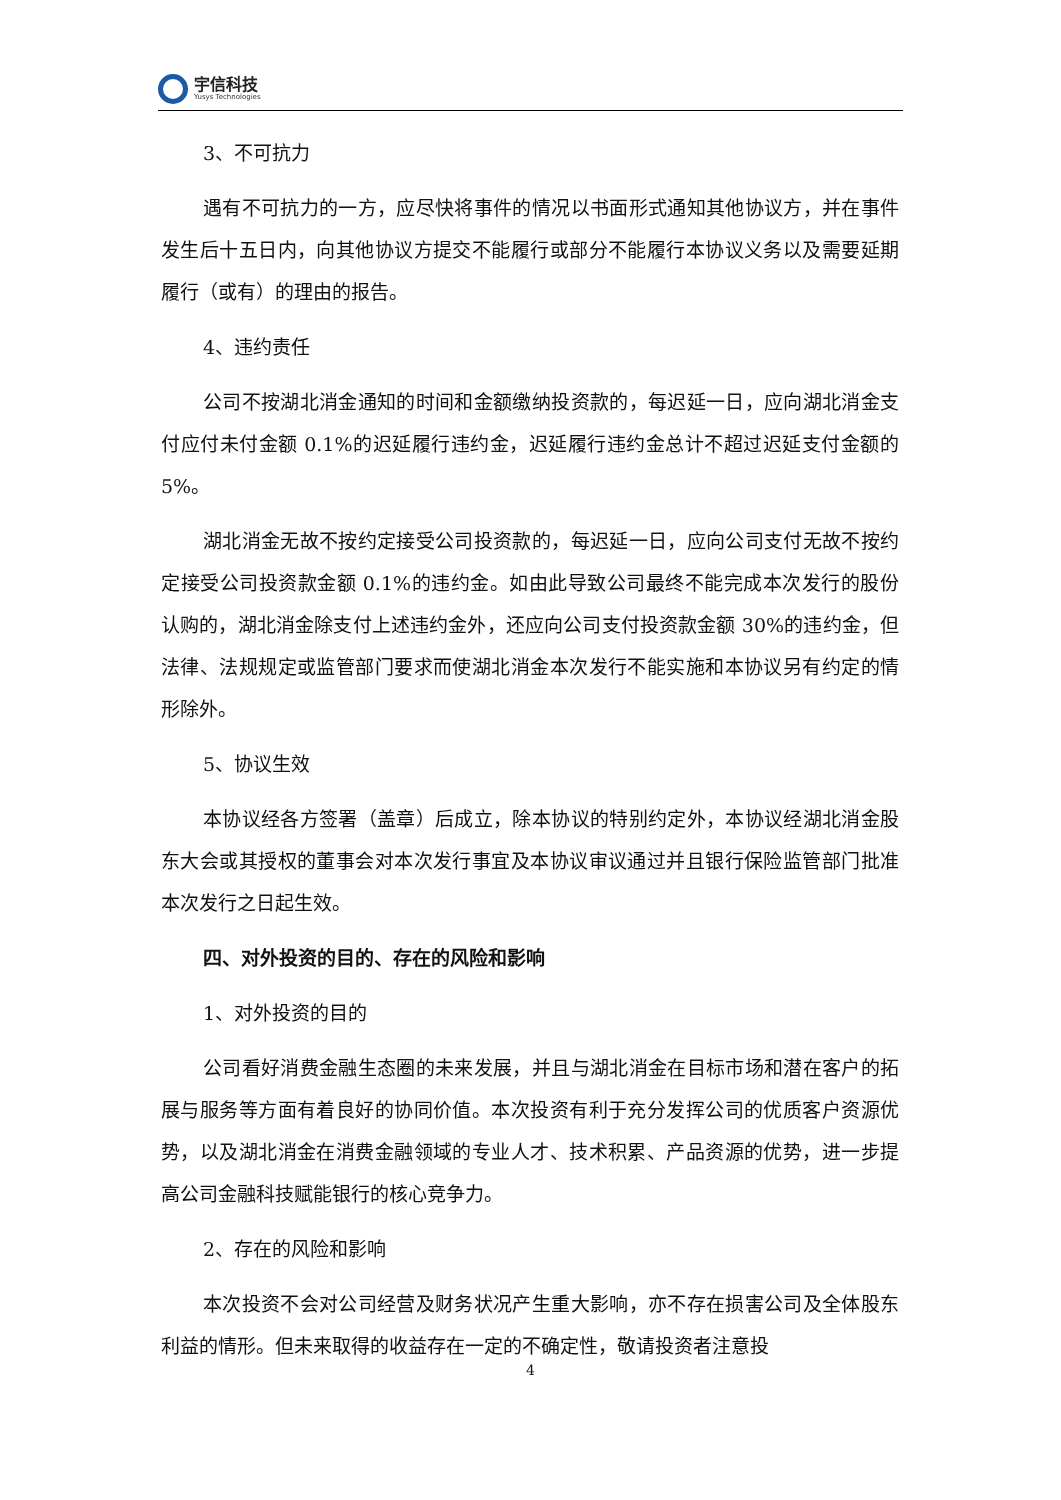宇信科技
Yusys Technologies
3、不可抗力
遇有不可抗力的一方，应尽快将事件的情况以书面形式通知其他协议方，并在事件发生后十五日内，向其他协议方提交不能履行或部分不能履行本协议义务以及需要延期履行（或有）的理由的报告。
4、违约责任
公司不按湖北消金通知的时间和金额缴纳投资款的，每迟延一日，应向湖北消金支付应付未付金额 0.1%的迟延履行违约金，迟延履行违约金总计不超过迟延支付金额的 5%。
湖北消金无故不按约定接受公司投资款的，每迟延一日，应向公司支付无故不按约定接受公司投资款金额 0.1%的违约金。如由此导致公司最终不能完成本次发行的股份认购的，湖北消金除支付上述违约金外，还应向公司支付投资款金额 30%的违约金，但法律、法规规定或监管部门要求而使湖北消金本次发行不能实施和本协议另有约定的情形除外。
5、协议生效
本协议经各方签署（盖章）后成立，除本协议的特别约定外，本协议经湖北消金股东大会或其授权的董事会对本次发行事宜及本协议审议通过并且银行保险监管部门批准本次发行之日起生效。
四、对外投资的目的、存在的风险和影响
1、对外投资的目的
公司看好消费金融生态圈的未来发展，并且与湖北消金在目标市场和潜在客户的拓展与服务等方面有着良好的协同价值。本次投资有利于充分发挥公司的优质客户资源优势，以及湖北消金在消费金融领域的专业人才、技术积累、产品资源的优势，进一步提高公司金融科技赋能银行的核心竞争力。
2、存在的风险和影响
本次投资不会对公司经营及财务状况产生重大影响，亦不存在损害公司及全体股东利益的情形。但未来取得的收益存在一定的不确定性，敬请投资者注意投
4